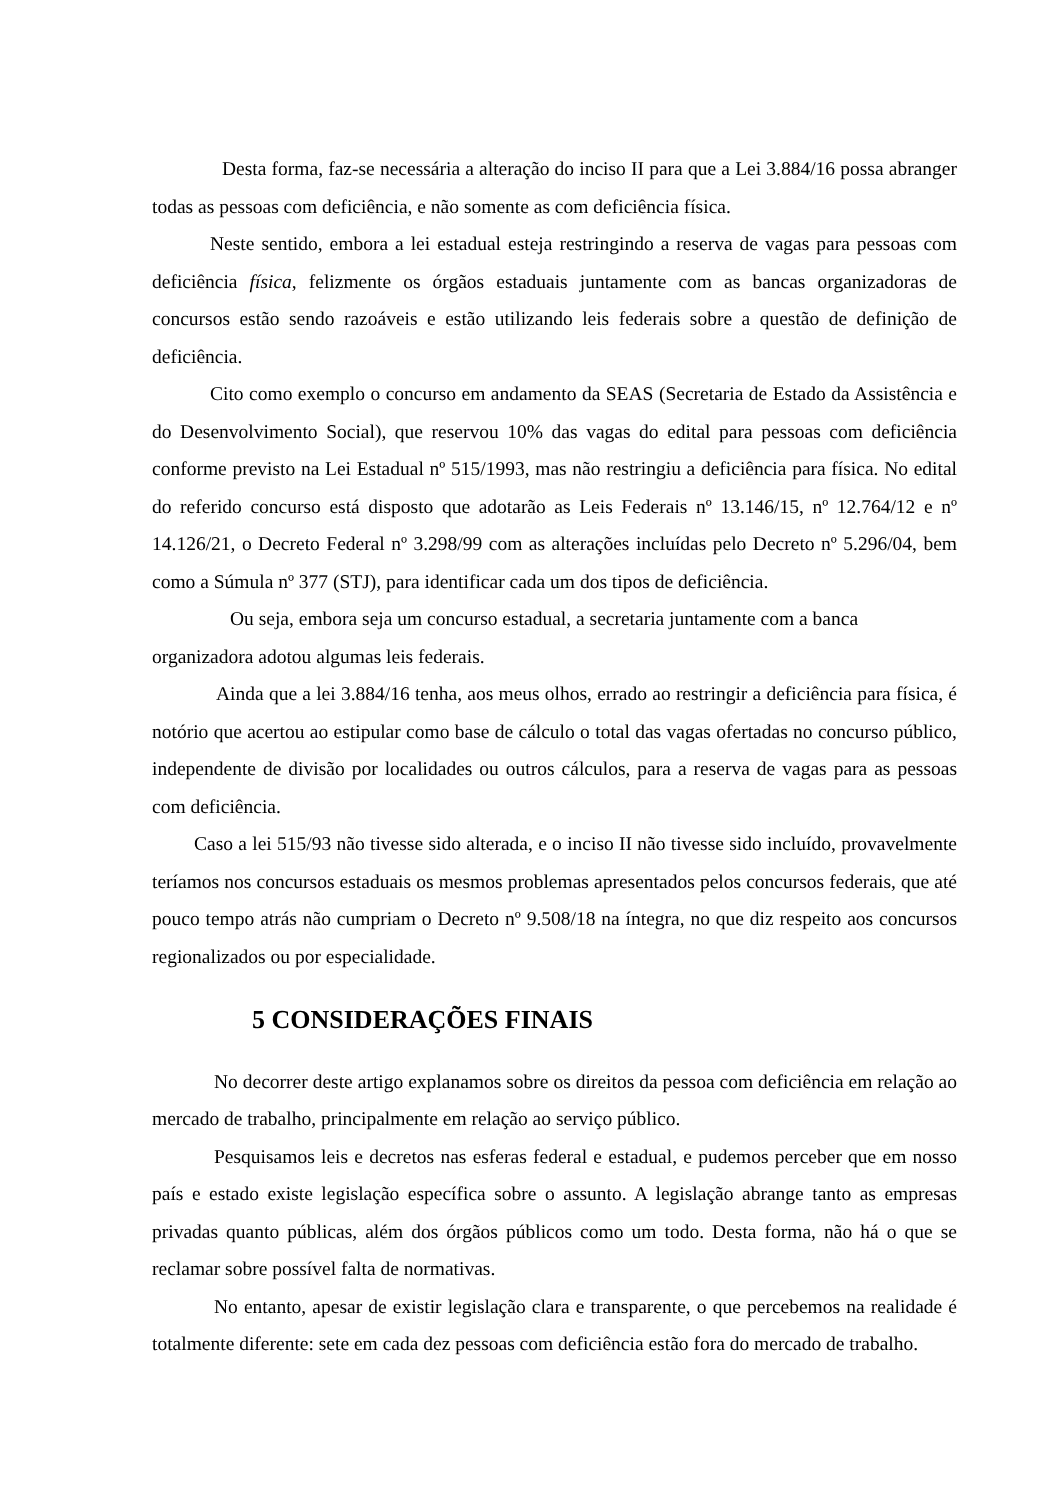Desta forma, faz-se necessária a alteração do inciso II para que a Lei 3.884/16 possa abranger todas as pessoas com deficiência, e não somente as com deficiência física.
Neste sentido, embora a lei estadual esteja restringindo a reserva de vagas para pessoas com deficiência física, felizmente os órgãos estaduais juntamente com as bancas organizadoras de concursos estão sendo razoáveis e estão utilizando leis federais sobre a questão de definição de deficiência.
Cito como exemplo o concurso em andamento da SEAS (Secretaria de Estado da Assistência e do Desenvolvimento Social), que reservou 10% das vagas do edital para pessoas com deficiência conforme previsto na Lei Estadual nº 515/1993, mas não restringiu a deficiência para física. No edital do referido concurso está disposto que adotarão as Leis Federais nº 13.146/15, nº 12.764/12 e nº 14.126/21, o Decreto Federal nº 3.298/99 com as alterações incluídas pelo Decreto nº 5.296/04, bem como a Súmula nº 377 (STJ), para identificar cada um dos tipos de deficiência.
Ou seja, embora seja um concurso estadual, a secretaria juntamente com a banca organizadora adotou algumas leis federais.
Ainda que a lei 3.884/16 tenha, aos meus olhos, errado ao restringir a deficiência para física, é notório que acertou ao estipular como base de cálculo o total das vagas ofertadas no concurso público, independente de divisão por localidades ou outros cálculos, para a reserva de vagas para as pessoas com deficiência.
Caso a lei 515/93 não tivesse sido alterada, e o inciso II não tivesse sido incluído, provavelmente teríamos nos concursos estaduais os mesmos problemas apresentados pelos concursos federais, que até pouco tempo atrás não cumpriam o Decreto nº 9.508/18 na íntegra, no que diz respeito aos concursos regionalizados ou por especialidade.
5 CONSIDERAÇÕES FINAIS
No decorrer deste artigo explanamos sobre os direitos da pessoa com deficiência em relação ao mercado de trabalho, principalmente em relação ao serviço público.
Pesquisamos leis e decretos nas esferas federal e estadual, e pudemos perceber que em nosso país e estado existe legislação específica sobre o assunto. A legislação abrange tanto as empresas privadas quanto públicas, além dos órgãos públicos como um todo. Desta forma, não há o que se reclamar sobre possível falta de normativas.
No entanto, apesar de existir legislação clara e transparente, o que percebemos na realidade é totalmente diferente: sete em cada dez pessoas com deficiência estão fora do mercado de trabalho.